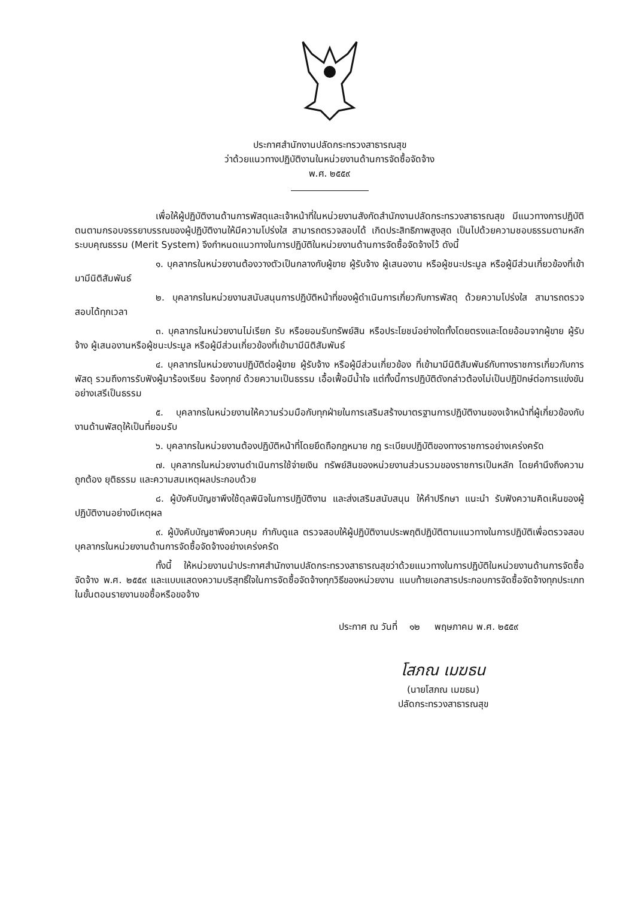ประกาศสำนักงานปลัดกระทรวงสาธารณสุข
ว่าด้วยแนวทางปฏิบัติงานในหน่วยงานด้านการจัดซื้อจัดจ้าง
พ.ศ. ๒๕๕๙
เพื่อให้ผู้ปฏิบัติงานด้านการพัสดุและเจ้าหน้าที่ในหน่วยงานสังกัดสำนักงานปลัดกระทรวงสาธารณสุข มีแนวทางการปฏิบัติตนตามกรอบจรรยาบรรณของผู้ปฏิบัติงานให้มีความโปร่งใส สามารถตรวจสอบได้ เกิดประสิทธิภาพสูงสุด เป็นไปด้วยความชอบธรรมตามหลักระบบคุณธรรม (Merit System) จึงกำหนดแนวทางในการปฏิบัติในหน่วยงานด้านการจัดซื้อจัดจ้างไว้ ดังนี้
๑. บุคลากรในหน่วยงานต้องวางตัวเป็นกลางกับผู้ขาย ผู้รับจ้าง ผู้เสนองาน หรือผู้ชนะประมูล หรือผู้มีส่วนเกี่ยวข้องที่เข้ามามีนิติสัมพันธ์
๒. บุคลากรในหน่วยงานสนับสนุนการปฏิบัติหน้าที่ของผู้ดำเนินการเกี่ยวกับการพัสดุ ด้วยความโปร่งใส สามารถตรวจสอบได้ทุกเวลา
๓. บุคลากรในหน่วยงานไม่เรียก รับ หรือยอมรับทรัพย์สิน หรือประโยชน์อย่างใดทั้งโดยตรงและโดยอ้อมจากผู้ขาย ผู้รับจ้าง ผู้เสนองานหรือผู้ชนะประมูล หรือผู้มีส่วนเกี่ยวข้องที่เข้ามามีนิติสัมพันธ์
๔. บุคลากรในหน่วยงานปฏิบัติต่อผู้ขาย ผู้รับจ้าง หรือผู้มีส่วนเกี่ยวข้อง ที่เข้ามามีนิติสัมพันธ์กับทางราชการเกี่ยวกับการพัสดุ รวมถึงการรับฟังผู้มาร้องเรียน ร้องทุกข์ ด้วยความเป็นธรรม เอื้อเฟื้อมีน้ำใจ แต่ทั้งนี้การปฏิบัติดังกล่าวต้องไม่เป็นปฏิปักษ์ต่อการแข่งขันอย่างเสรีเป็นธรรม
๕. บุคลากรในหน่วยงานให้ความร่วมมือกับทุกฝ่ายในการเสริมสร้างมาตรฐานการปฏิบัติงานของเจ้าหน้าที่ผู้เกี่ยวข้องกับงานด้านพัสดุให้เป็นที่ยอมรับ
๖. บุคลากรในหน่วยงานต้องปฏิบัติหน้าที่โดยยึดถือกฎหมาย กฎ ระเบียบปฏิบัติของทางราชการอย่างเคร่งครัด
๗. บุคลากรในหน่วยงานดำเนินการใช้จ่ายเงิน ทรัพย์สินของหน่วยงานส่วนรวมของราชการเป็นหลัก โดยคำนึงถึงความถูกต้อง ยุติธรรม และความสมเหตุผลประกอบด้วย
๘. ผู้บังคับบัญชาพึงใช้ดุลพินิจในการปฏิบัติงาน และส่งเสริมสนับสนุน ให้คำปรึกษา แนะนำ รับฟังความคิดเห็นของผู้ปฏิบัติงานอย่างมีเหตุผล
๙. ผู้บังคับบัญชาพึงควบคุม กำกับดูแล ตรวจสอบให้ผู้ปฏิบัติงานประพฤติปฏิบัติตามแนวทางในการปฏิบัติเพื่อตรวจสอบบุคลากรในหน่วยงานด้านการจัดซื้อจัดจ้างอย่างเคร่งครัด
ทั้งนี้ ให้หน่วยงานนำประกาศสำนักงานปลัดกระทรวงสาธารณสุขว่าด้วยแนวทางในการปฏิบัติในหน่วยงานด้านการจัดซื้อจัดจ้าง พ.ศ. ๒๕๕๙ และแบบแสดงความบริสุทธิ์ใจในการจัดซื้อจัดจ้างทุกวิธีของหน่วยงาน แนบท้ายเอกสารประกอบการจัดซื้อจัดจ้างทุกประเภทในขั้นตอนรายงานขอซื้อหรือขอจ้าง
ประกาศ ณ วันที่ ๑๒ พฤษภาคม พ.ศ. ๒๕๕๙
โสภณ เมฆธน
(นายโสภณ เมฆธน)
ปลัดกระทรวงสาธารณสุข